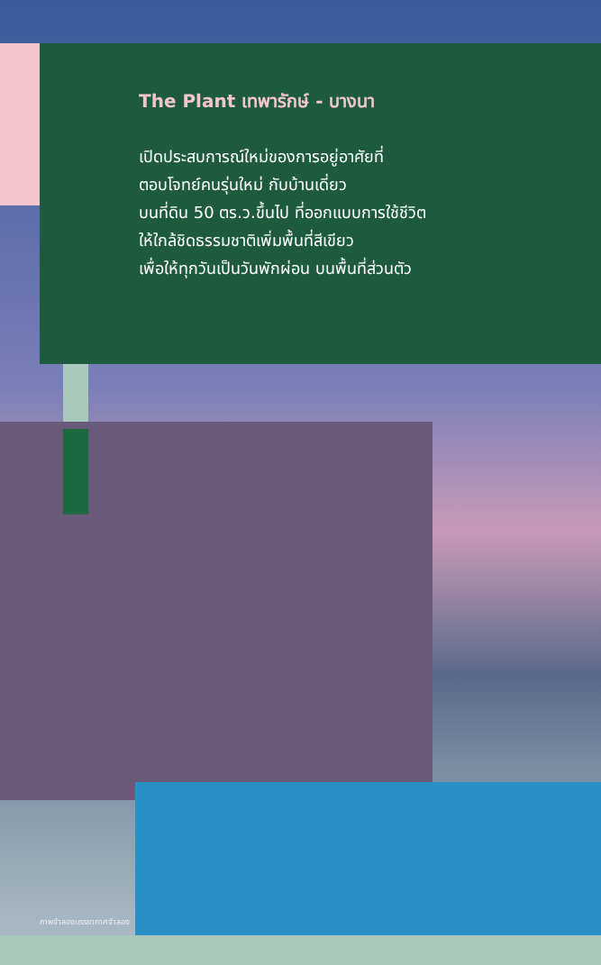The Plant เทพารักษ์ - บางนา
เปิดประสบการณ์ใหม่ของการอยู่อาศัยที่
ตอบโจทย์คนรุ่นใหม่ กับบ้านเดี่ยว
บนที่ดิน 50 ตร.ว.ขึ้นไป ที่ออกแบบการใช้ชีวิต
ให้ใกล้ชิดธรรมชาติเพิ่มพื้นที่สีเขียว
เพื่อให้ทุกวันเป็นวันพักผ่อน บนพื้นที่ส่วนตัว
ภาพจำลองบรรยากาศจำลอง